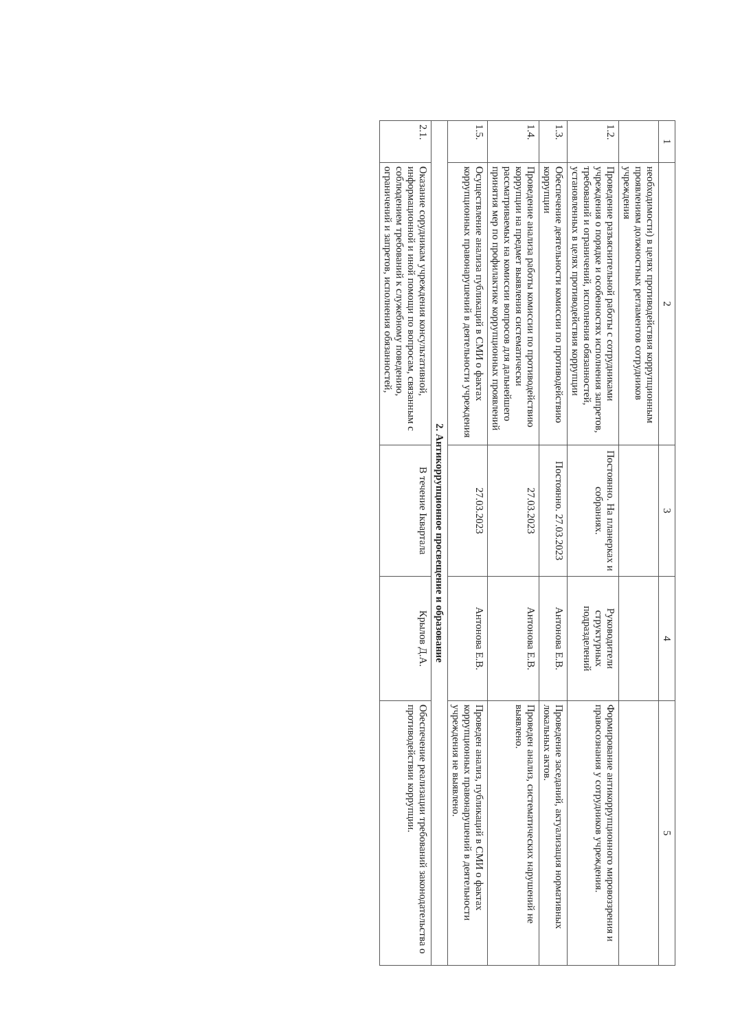| 1 | 2 | 3 | 4 | 5 |
| --- | --- | --- | --- | --- |
| | необходимости) в целях противодействия коррупционным проявлениям должностных регламентов сотрудников учреждения | | | |
| 1.2. | Проведение разъяснительной работы с сотрудниками учреждения о порядке и особенностях исполнения запретов, требований и ограничений, исполнения обязанностей, установленных в целях противодействия коррупции | Постоянно. На планерках и собраниях. | Руководители структурных подразделений | Формирование антикоррупционного мировоззрения и правосознания у сотрудников учреждения. |
| 1.3. | Обеспечение деятельности комиссии по противодействию коррупции | Постоянно. 27.03.2023 | Антонова Е.В. | Проведение заседаний, актуализация нормативных локальных актов. |
| 1.4. | Проведение анализа работы комиссии по противодействию коррупции на предмет выявления систематически рассматриваемых на комиссии вопросов для дальнейшего принятия мер по профилактике коррупционных проявлений | 27.03.2023 | Антонова Е.В. | Проведен анализ, систематических нарушений не выявлено. |
| 1.5. | Осуществление анализа публикаций в СМИ о фактах коррупционных правонарушений в деятельности учреждения | 27.03.2023 | Антонова Е.В. | Проведен анализ, публикаций в СМИ о фактах коррупционных правонарушений в деятельности учреждения не выявлено. |
| 2. Антикоррупционное просвещение и образование | | | | |
| 2.1. | Оказание сорудникам учреждения консультативной, информационной и иной помощи по вопросам, связанным с соблюдением требований к служебному поведению, ограничений и запретов, исполнения обязанностей, | В течение Iквартала | Крылов Д.А. | Обеспечение реализации требований законодательства о противодействии коррупции. |